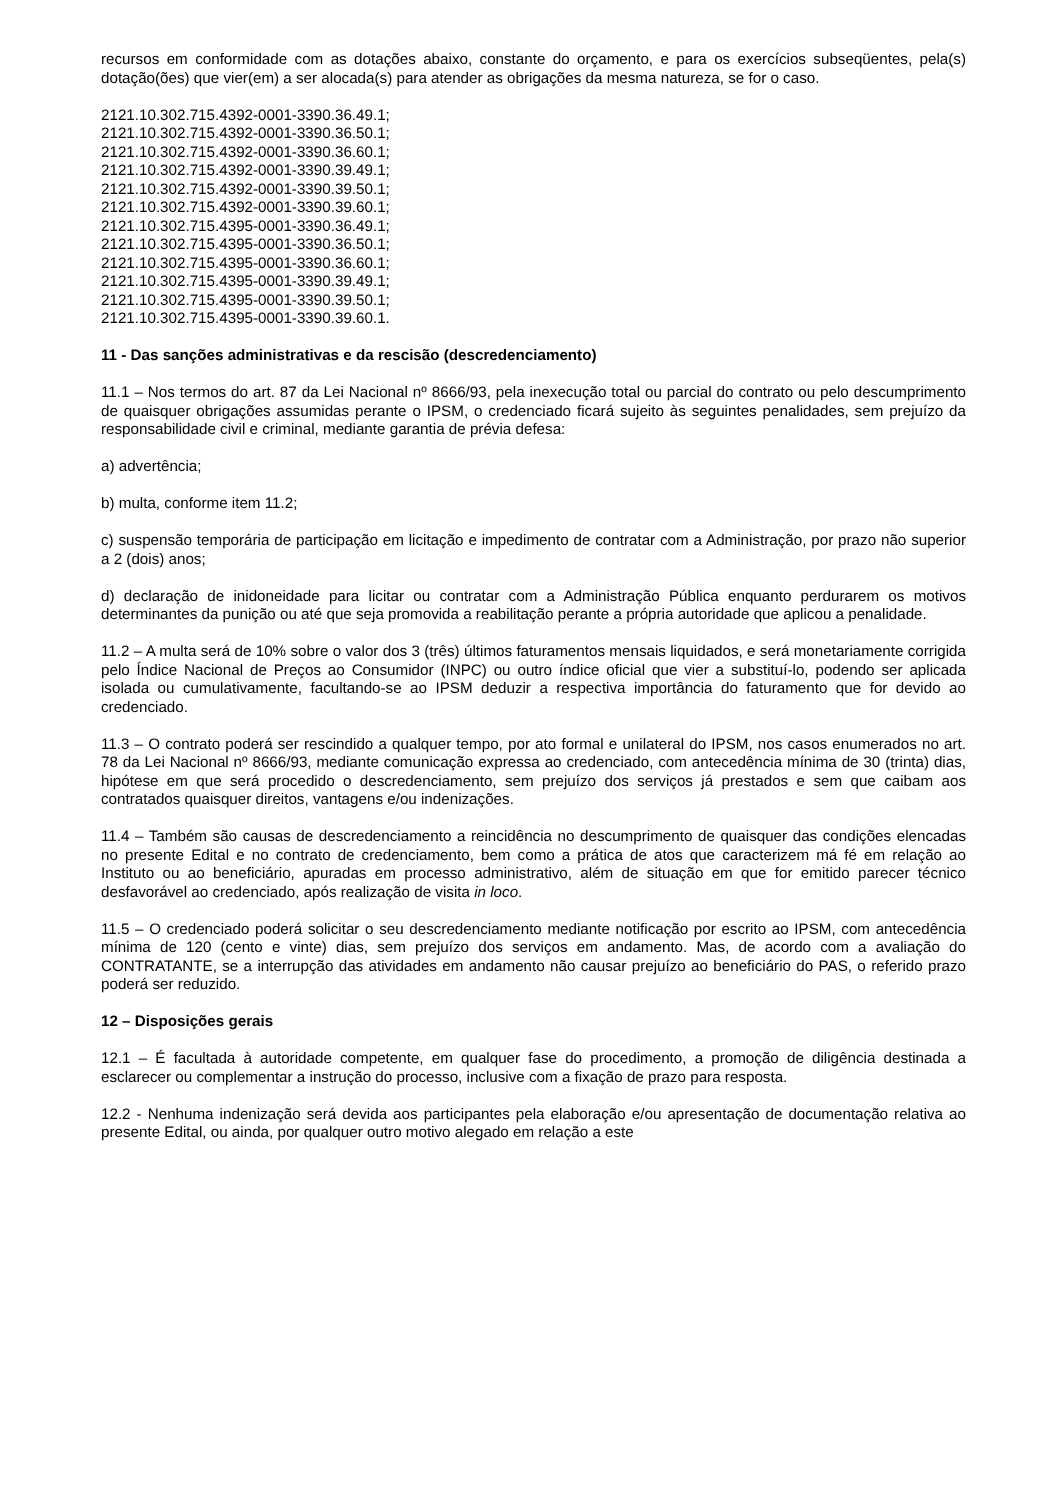recursos em conformidade com as dotações abaixo, constante do orçamento, e para os exercícios subseqüentes, pela(s) dotação(ões) que vier(em) a ser alocada(s) para atender as obrigações da mesma natureza, se for o caso.
2121.10.302.715.4392-0001-3390.36.49.1;
2121.10.302.715.4392-0001-3390.36.50.1;
2121.10.302.715.4392-0001-3390.36.60.1;
2121.10.302.715.4392-0001-3390.39.49.1;
2121.10.302.715.4392-0001-3390.39.50.1;
2121.10.302.715.4392-0001-3390.39.60.1;
2121.10.302.715.4395-0001-3390.36.49.1;
2121.10.302.715.4395-0001-3390.36.50.1;
2121.10.302.715.4395-0001-3390.36.60.1;
2121.10.302.715.4395-0001-3390.39.49.1;
2121.10.302.715.4395-0001-3390.39.50.1;
2121.10.302.715.4395-0001-3390.39.60.1.
11 - Das sanções administrativas e da rescisão (descredenciamento)
11.1 – Nos termos do art. 87 da Lei Nacional nº 8666/93, pela inexecução total ou parcial do contrato ou pelo descumprimento de quaisquer obrigações assumidas perante o IPSM, o credenciado ficará sujeito às seguintes penalidades, sem prejuízo da responsabilidade civil e criminal, mediante garantia de prévia defesa:
a) advertência;
b) multa, conforme item 11.2;
c) suspensão temporária de participação em licitação e impedimento de contratar com a Administração, por prazo não superior a 2 (dois) anos;
d) declaração de inidoneidade para licitar ou contratar com a Administração Pública enquanto perdurarem os motivos determinantes da punição ou até que seja promovida a reabilitação perante a própria autoridade que aplicou a penalidade.
11.2 – A multa será de 10% sobre o valor dos 3 (três) últimos faturamentos mensais liquidados, e será monetariamente corrigida pelo Índice Nacional de Preços ao Consumidor (INPC) ou outro índice oficial que vier a substituí-lo, podendo ser aplicada isolada ou cumulativamente, facultando-se ao IPSM deduzir a respectiva importância do faturamento que for devido ao credenciado.
11.3 – O contrato poderá ser rescindido a qualquer tempo, por ato formal e unilateral do IPSM, nos casos enumerados no art. 78 da Lei Nacional nº 8666/93, mediante comunicação expressa ao credenciado, com antecedência mínima de 30 (trinta) dias, hipótese em que será procedido o descredenciamento, sem prejuízo dos serviços já prestados e sem que caibam aos contratados quaisquer direitos, vantagens e/ou indenizações.
11.4 – Também são causas de descredenciamento a reincidência no descumprimento de quaisquer das condições elencadas no presente Edital e no contrato de credenciamento, bem como a prática de atos que caracterizem má fé em relação ao Instituto ou ao beneficiário, apuradas em processo administrativo, além de situação em que for emitido parecer técnico desfavorável ao credenciado, após realização de visita in loco.
11.5 – O credenciado poderá solicitar o seu descredenciamento mediante notificação por escrito ao IPSM, com antecedência mínima de 120 (cento e vinte) dias, sem prejuízo dos serviços em andamento. Mas, de acordo com a avaliação do CONTRATANTE, se a interrupção das atividades em andamento não causar prejuízo ao beneficiário do PAS, o referido prazo poderá ser reduzido.
12 – Disposições gerais
12.1 – É facultada à autoridade competente, em qualquer fase do procedimento, a promoção de diligência destinada a esclarecer ou complementar a instrução do processo, inclusive com a fixação de prazo para resposta.
12.2 - Nenhuma indenização será devida aos participantes pela elaboração e/ou apresentação de documentação relativa ao presente Edital, ou ainda, por qualquer outro motivo alegado em relação a este